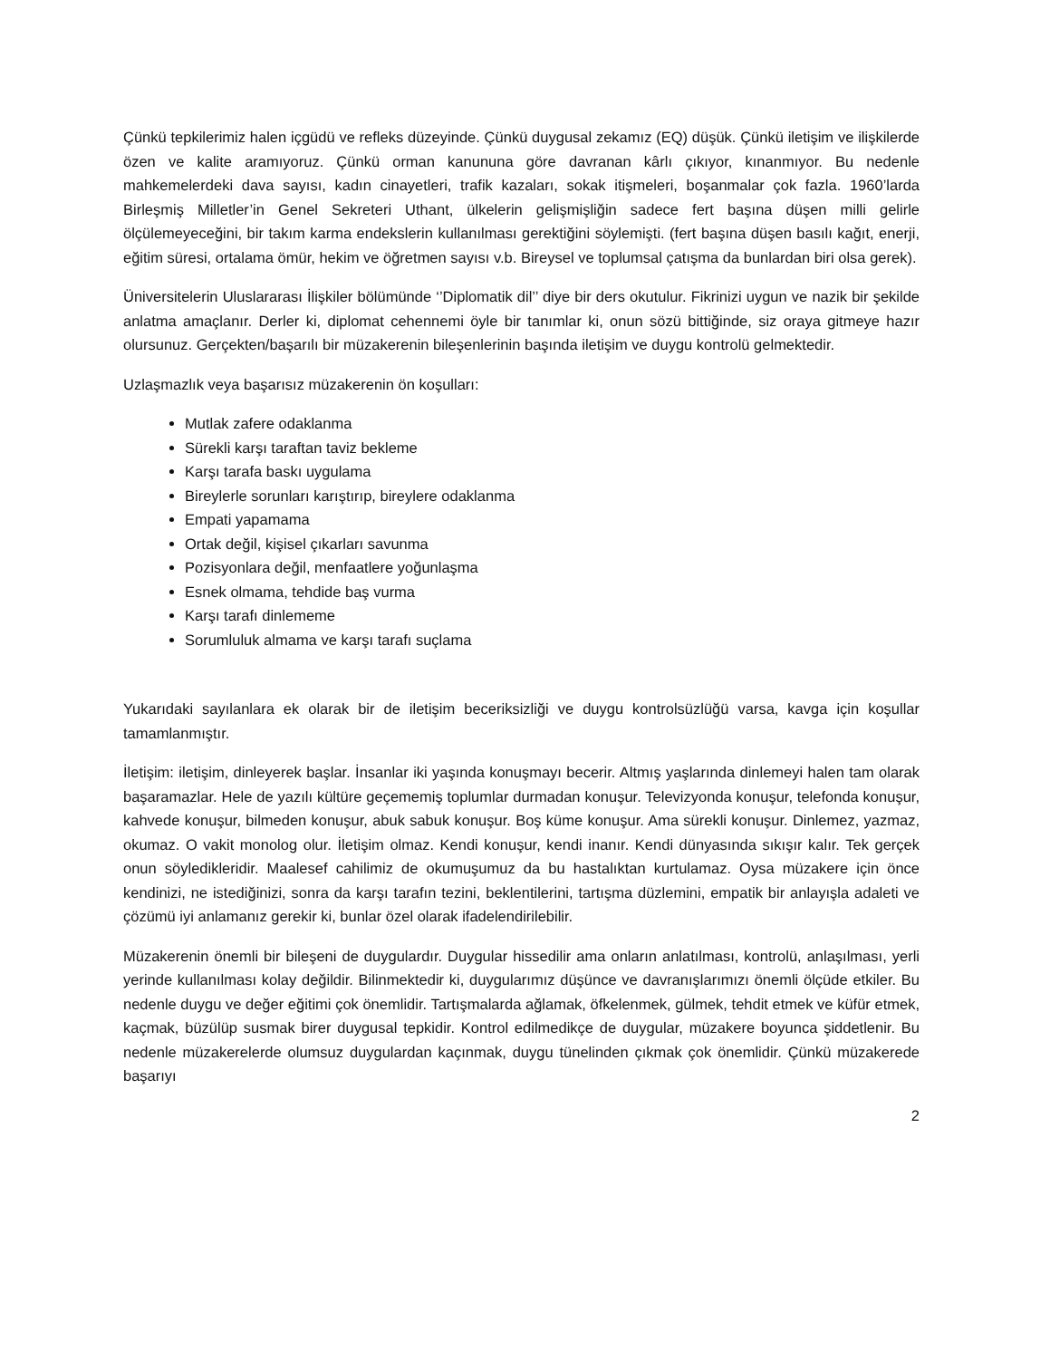Çünkü tepkilerimiz halen içgüdü ve refleks düzeyinde. Çünkü duygusal zekamız (EQ) düşük. Çünkü iletişim ve ilişkilerde özen ve kalite aramıyoruz. Çünkü orman kanununa göre davranan kârlı çıkıyor, kınanmıyor. Bu nedenle mahkemelerdeki dava sayısı, kadın cinayetleri, trafik kazaları, sokak itişmeleri, boşanmalar çok fazla. 1960’larda Birleşmiş Milletler’in Genel Sekreteri Uthant, ülkelerin gelişmişliğin sadece fert başına düşen milli gelirle ölçülemeyeceğini, bir takım karma endekslerin kullanılması gerektiğini söylemişti. (fert başına düşen basılı kağıt, enerji, eğitim süresi, ortalama ömür, hekim ve öğretmen sayısı v.b. Bireysel ve toplumsal çatışma da bunlardan biri olsa gerek).
Üniversitelerin Uluslararası İlişkiler bölümünde ‘’Diplomatik dil’’ diye bir ders okutulur. Fikrinizi uygun ve nazik bir şekilde anlatma amaçlanır. Derler ki, diplomat cehennemi öyle bir tanımlar ki, onun sözü bittiğinde, siz oraya gitmeye hazır olursunuz. Gerçekten/başarılı bir müzakerenin bileşenlerinin başında iletişim ve duygu kontrolü gelmektedir.
Uzlaşmazlık veya başarısız müzakerenin ön koşulları:
Mutlak zafere odaklanma
Sürekli karşı taraftan taviz bekleme
Karşı tarafa baskı uygulama
Bireylerle sorunları karıştırıp, bireylere odaklanma
Empati yapamama
Ortak değil, kişisel çıkarları savunma
Pozisyonlara değil, menfaatlere yoğunlaşma
Esnek olmama, tehdide baş vurma
Karşı tarafı dinlememe
Sorumluluk almama ve karşı tarafı suçlama
Yukarıdaki sayılanlara ek olarak bir de iletişim beceriksizliği ve duygu kontrolsüzlüğü varsa, kavga için koşullar tamamlanmıştır.
İletişim: iletişim, dinleyerek başlar. İnsanlar iki yaşında konuşmayı becerir. Altmış yaşlarında dinlemeyi halen tam olarak başaramazlar. Hele de yazılı kültüre geçememiş toplumlar durmadan konuşur. Televizyonda konuşur, telefonda konuşur, kahvede konuşur, bilmeden konuşur, abuk sabuk konuşur. Boş küme konuşur. Ama sürekli konuşur. Dinlemez, yazmaz, okumaz. O vakit monolog olur. İletişim olmaz. Kendi konuşur, kendi inanır. Kendi dünyasında sıkışır kalır. Tek gerçek onun söyledikleridir. Maalesef cahilimiz de okumuşumuz da bu hastalıktan kurtulamaz. Oysa müzakere için önce kendinizi, ne istediğinizi, sonra da karşı tarafın tezini, beklentilerini, tartışma düzlemini, empatik bir anlayışla adaleti ve çözümü iyi anlamanız gerekir ki, bunlar özel olarak ifadelendirilebilir.
Müzakerenin önemli bir bileşeni de duygulardır. Duygular hissedilir ama onların anlatılması, kontrolü, anlaşılması, yerli yerinde kullanılması kolay değildir. Bilinmektedir ki, duygularımız düşünce ve davranışlarımızı önemli ölçüde etkiler. Bu nedenle duygu ve değer eğitimi çok önemlidir. Tartışmalarda ağlamak, öfkelenmek, gülmek, tehdit etmek ve küfür etmek, kaçmak, büzülüp susmak birer duygusal tepkidir. Kontrol edilmedikçe de duygular, müzakere boyunca şiddetlenir. Bu nedenle müzakerelerde olumsuz duygulardan kaçınmak, duygu tünelinden çıkmak çok önemlidir. Çünkü müzakerede başarıyı
2